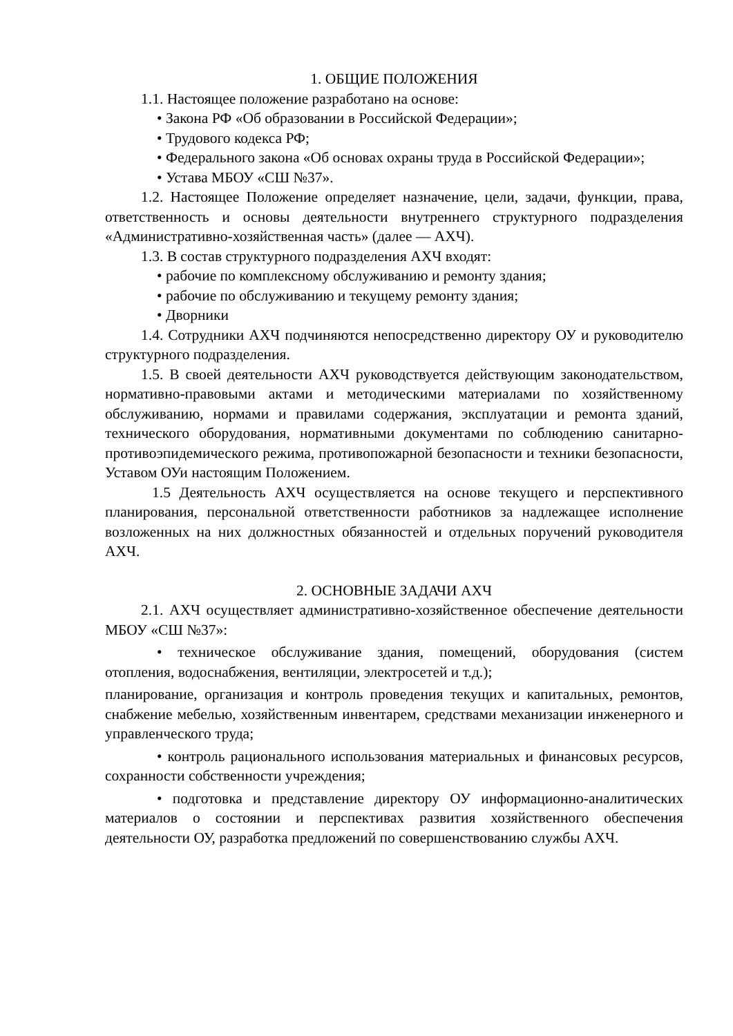1. ОБЩИЕ ПОЛОЖЕНИЯ
1.1. Настоящее положение разработано на основе:
• Закона РФ «Об образовании в Российской Федерации»;
• Трудового кодекса РФ;
• Федерального закона «Об основах охраны труда в Российской Федерации»;
• Устава МБОУ «СШ №37».
1.2. Настоящее Положение определяет назначение, цели, задачи, функции, права, ответственность и основы деятельности внутреннего структурного подразделения «Административно-хозяйственная часть» (далее — АХЧ).
1.3. В состав структурного подразделения АХЧ входят:
• рабочие по комплексному обслуживанию и ремонту здания;
• рабочие по обслуживанию и текущему ремонту здания;
• Дворники
1.4. Сотрудники АХЧ подчиняются непосредственно директору ОУ и руководителю структурного подразделения.
1.5. В своей деятельности АХЧ руководствуется действующим законодательством, нормативно-правовыми актами и методическими материалами по хозяйственному обслуживанию, нормами и правилами содержания, эксплуатации и ремонта зданий, технического оборудования, нормативными документами по соблюдению санитарно-противоэпидемического режима, противопожарной безопасности и техники безопасности, Уставом ОУи настоящим Положением.
1.5 Деятельность АХЧ осуществляется на основе текущего и перспективного планирования, персональной ответственности работников за надлежащее исполнение возложенных на них должностных обязанностей и отдельных поручений руководителя АХЧ.
2. ОСНОВНЫЕ ЗАДАЧИ АХЧ
2.1. АХЧ осуществляет административно-хозяйственное обеспечение деятельности МБОУ «СШ №37»:
• техническое обслуживание здания, помещений, оборудования (систем отопления, водоснабжения, вентиляции, электросетей и т.д.);
планирование, организация и контроль проведения текущих и капитальных, ремонтов, снабжение мебелью, хозяйственным инвентарем, средствами механизации инженерного и управленческого труда;
• контроль рационального использования материальных и финансовых ресурсов, сохранности собственности учреждения;
• подготовка и представление директору ОУ информационно-аналитических материалов о состоянии и перспективах развития хозяйственного обеспечения деятельности ОУ, разработка предложений по совершенствованию службы АХЧ.